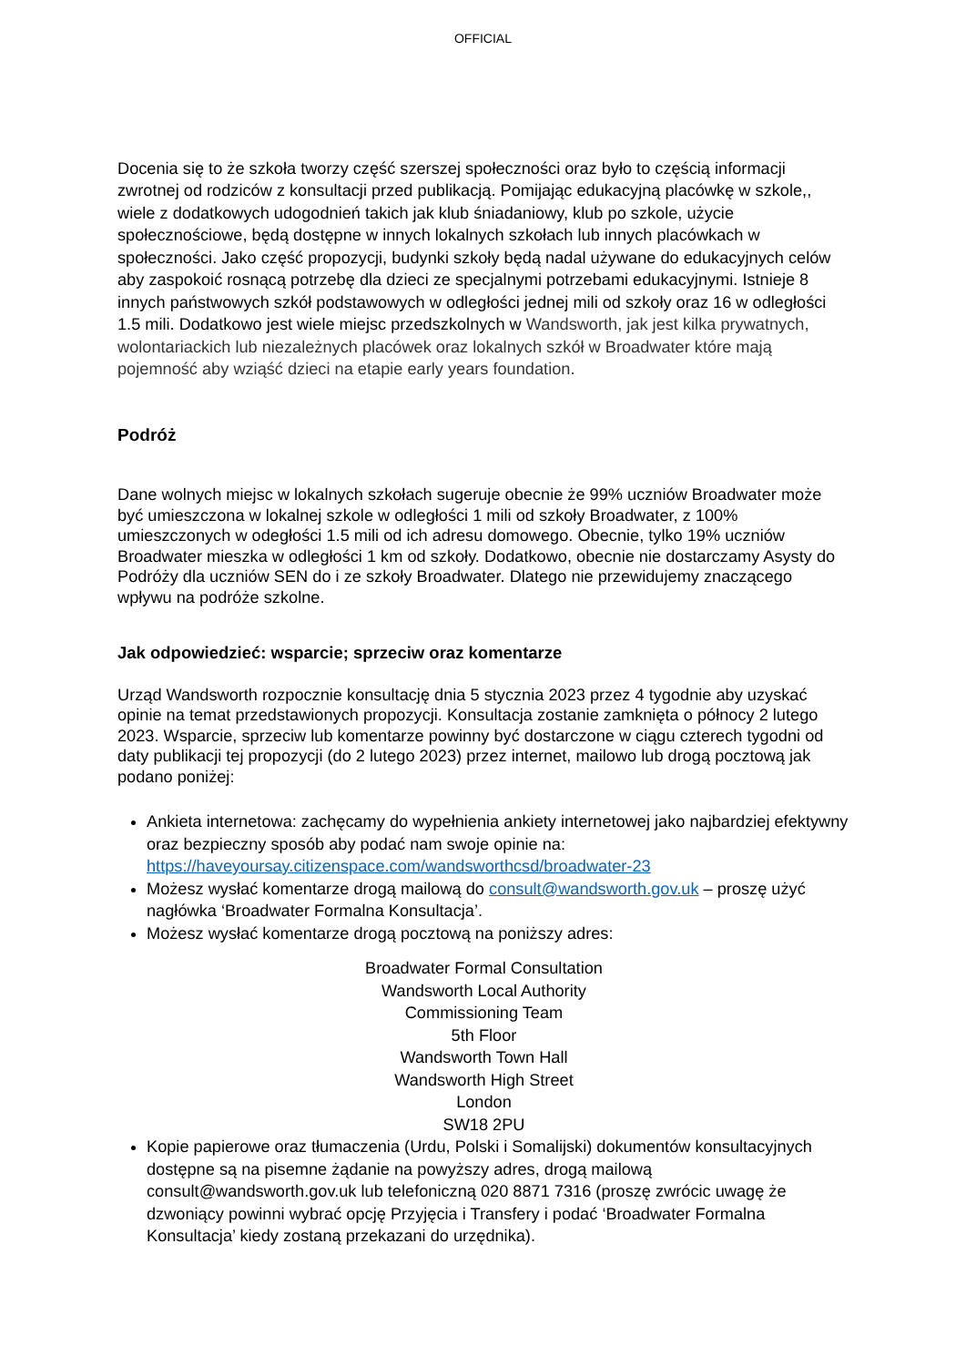OFFICIAL
Docenia się to że szkoła tworzy część szerszej społeczności oraz było to częścią informacji zwrotnej od rodziców z konsultacji przed publikacją. Pomijając edukacyjną placówkę w szkole,, wiele z dodatkowych udogodnień takich jak klub śniadaniowy, klub po szkole, użycie społecznościowe, będą dostępne w innych lokalnych szkołach lub innych placówkach w społeczności. Jako część propozycji, budynki szkoły będą nadal używane do edukacyjnych celów aby zaspokoić rosnącą potrzebę dla dzieci ze specjalnymi potrzebami edukacyjnymi. Istnieje 8 innych państwowych szkół podstawowych w odległości jednej mili od szkoły oraz 16 w odległości 1.5 mili. Dodatkowo jest wiele miejsc przedszkolnych w Wandsworth, jak jest kilka prywatnych, wolontariackich lub niezależnych placówek oraz lokalnych szkół w Broadwater które mają pojemność aby wziąść dzieci na etapie early years foundation.
Podróż
Dane wolnych miejsc w lokalnych szkołach sugeruje obecnie że 99% uczniów Broadwater może być umieszczona w lokalnej szkole w odległości 1 mili od szkoły Broadwater, z 100% umieszczonych w odegłości 1.5 mili od ich adresu domowego. Obecnie, tylko 19% uczniów Broadwater mieszka w odległości 1 km od szkoły. Dodatkowo, obecnie nie dostarczamy Asysty do Podróży dla uczniów SEN do i ze szkoły Broadwater. Dlatego nie przewidujemy znaczącego wpływu na podróże szkolne.
Jak odpowiedzieć: wsparcie; sprzeciw oraz komentarze
Urząd Wandsworth rozpocznie konsultację dnia 5 stycznia 2023 przez 4 tygodnie aby uzyskać opinie na temat przedstawionych propozycji. Konsultacja zostanie zamknięta o północy 2 lutego 2023. Wsparcie, sprzeciw lub komentarze powinny być dostarczone w ciągu czterech tygodni od daty publikacji tej propozycji (do 2 lutego 2023) przez internet, mailowo lub drogą pocztową jak podano poniżej:
Ankieta internetowa: zachęcamy do wypełnienia ankiety internetowej jako najbardziej efektywny oraz bezpieczny sposób aby podać nam swoje opinie na: https://haveyoursay.citizenspace.com/wandsworthcsd/broadwater-23
Możesz wysłać komentarze drogą mailową do consult@wandsworth.gov.uk – proszę użyć nagłówka ‘Broadwater Formalna Konsultacja’.
Możesz wysłać komentarze drogą pocztową na poniższy adres:
Broadwater Formal Consultation
Wandsworth Local Authority
Commissioning Team
5th Floor
Wandsworth Town Hall
Wandsworth High Street
London
SW18 2PU
Kopie papierowe oraz tłumaczenia (Urdu, Polski i Somalijski) dokumentów konsultacyjnych dostępne są na pisemne żądanie na powyższy adres, drogą mailową consult@wandsworth.gov.uk lub telefoniczną 020 8871 7316 (proszę zwrócic uwagę że dzwoniący powinni wybrać opcję Przyjęcia i Transfery i podać ‘Broadwater Formalna Konsultacja’ kiedy zostaną przekazani do urzędnika).